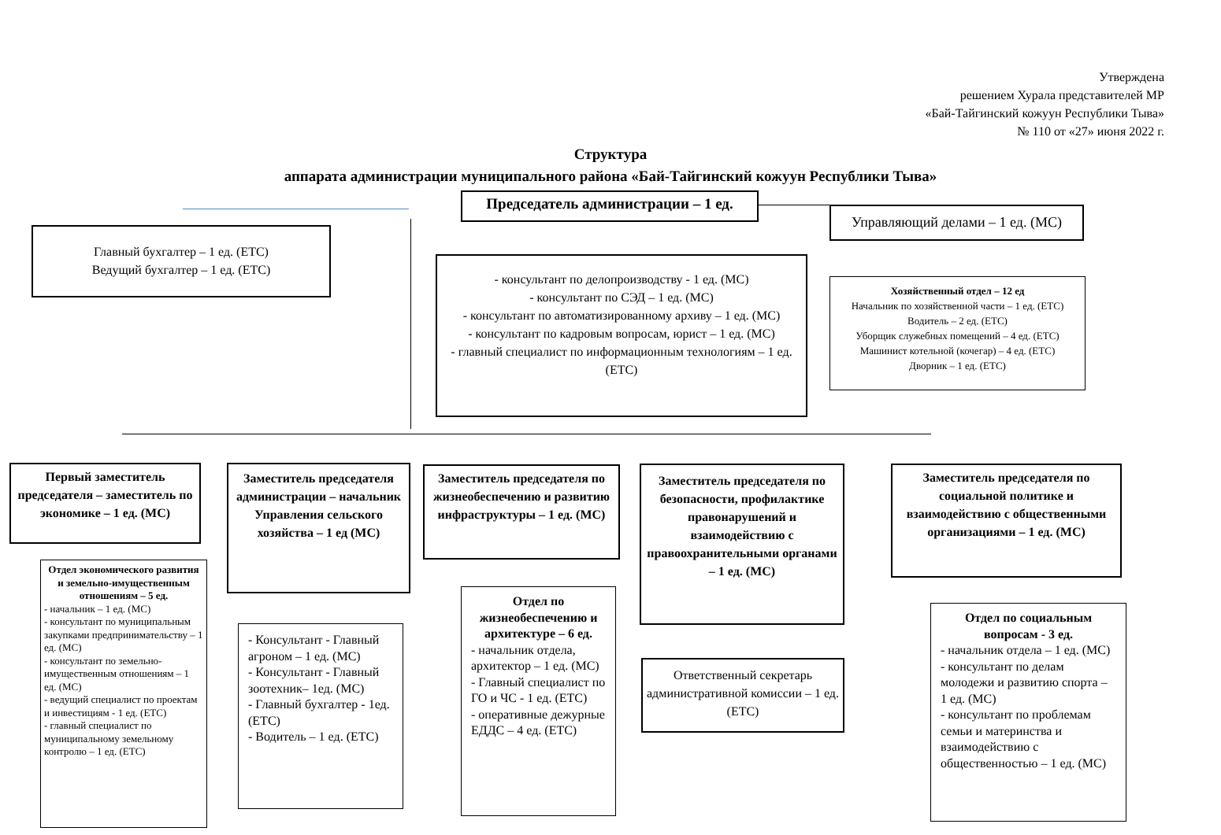Утверждена
решением Хурала представителей МР
«Бай-Тайгинский кожуун Республики Тыва»
№ 110 от «27» июня 2022 г.
Структура
аппарата администрации муниципального района «Бай-Тайгинский кожуун Республики Тыва»
Председатель администрации – 1 ед.
Управляющий делами – 1 ед. (МС)
Главный бухгалтер – 1 ед. (ЕТС)
Ведущий бухгалтер – 1 ед. (ЕТС)
- консультант по делопроизводству - 1 ед. (МС)
- консультант по СЭД – 1 ед. (МС)
- консультант по автоматизированному архиву – 1 ед. (МС)
- консультант по кадровым вопросам, юрист – 1 ед. (МС)
- главный специалист по информационным технологиям – 1 ед. (ЕТС)
Хозяйственный отдел – 12 ед
Начальник по хозяйственной части – 1 ед. (ЕТС)
Водитель – 2 ед. (ЕТС)
Уборщик служебных помещений – 4 ед. (ЕТС)
Машинист котельной (кочегар) – 4 ед. (ЕТС)
Дворник – 1 ед. (ЕТС)
Первый заместитель председателя – заместитель по экономике – 1 ед. (МС)
Заместитель председателя администрации – начальник Управления сельского хозяйства – 1 ед (МС)
Заместитель председателя по жизнеобеспечению и развитию инфраструктуры – 1 ед. (МС)
Заместитель председателя по безопасности, профилактике правонарушений и взаимодействию с правоохранительными органами – 1 ед. (МС)
Заместитель председателя по социальной политике и взаимодействию с общественными организациями – 1 ед. (МС)
Отдел экономического развития и земельно-имущественным отношениям – 5 ед.
- начальник – 1 ед. (МС)
- консультант по муниципальным закупками предпринимательству – 1 ед. (МС)
- консультант по земельно-имущественным отношениям – 1 ед. (МС)
- ведущий специалист по проектам и инвестициям - 1 ед. (ЕТС)
- главный специалист по муниципальному земельному контролю – 1 ед. (ЕТС)
- Консультант - Главный агроном – 1 ед. (МС)
- Консультант - Главный зоотехник– 1ед. (МС)
- Главный бухгалтер - 1ед. (ЕТС)
- Водитель – 1 ед. (ЕТС)
Отдел по жизнеобеспечению и архитектуре – 6 ед.
- начальник отдела, архитектор – 1 ед. (МС)
- Главный специалист по ГО и ЧС - 1 ед. (ЕТС)
- оперативные дежурные ЕДДС – 4 ед. (ЕТС)
Ответственный секретарь административной комиссии – 1 ед. (ЕТС)
Отдел по социальным вопросам - 3 ед.
- начальник отдела – 1 ед. (МС)
- консультант по делам молодежи и развитию спорта – 1 ед. (МС)
- консультант по проблемам семьи и материнства и взаимодействию с общественностью – 1 ед. (МС)